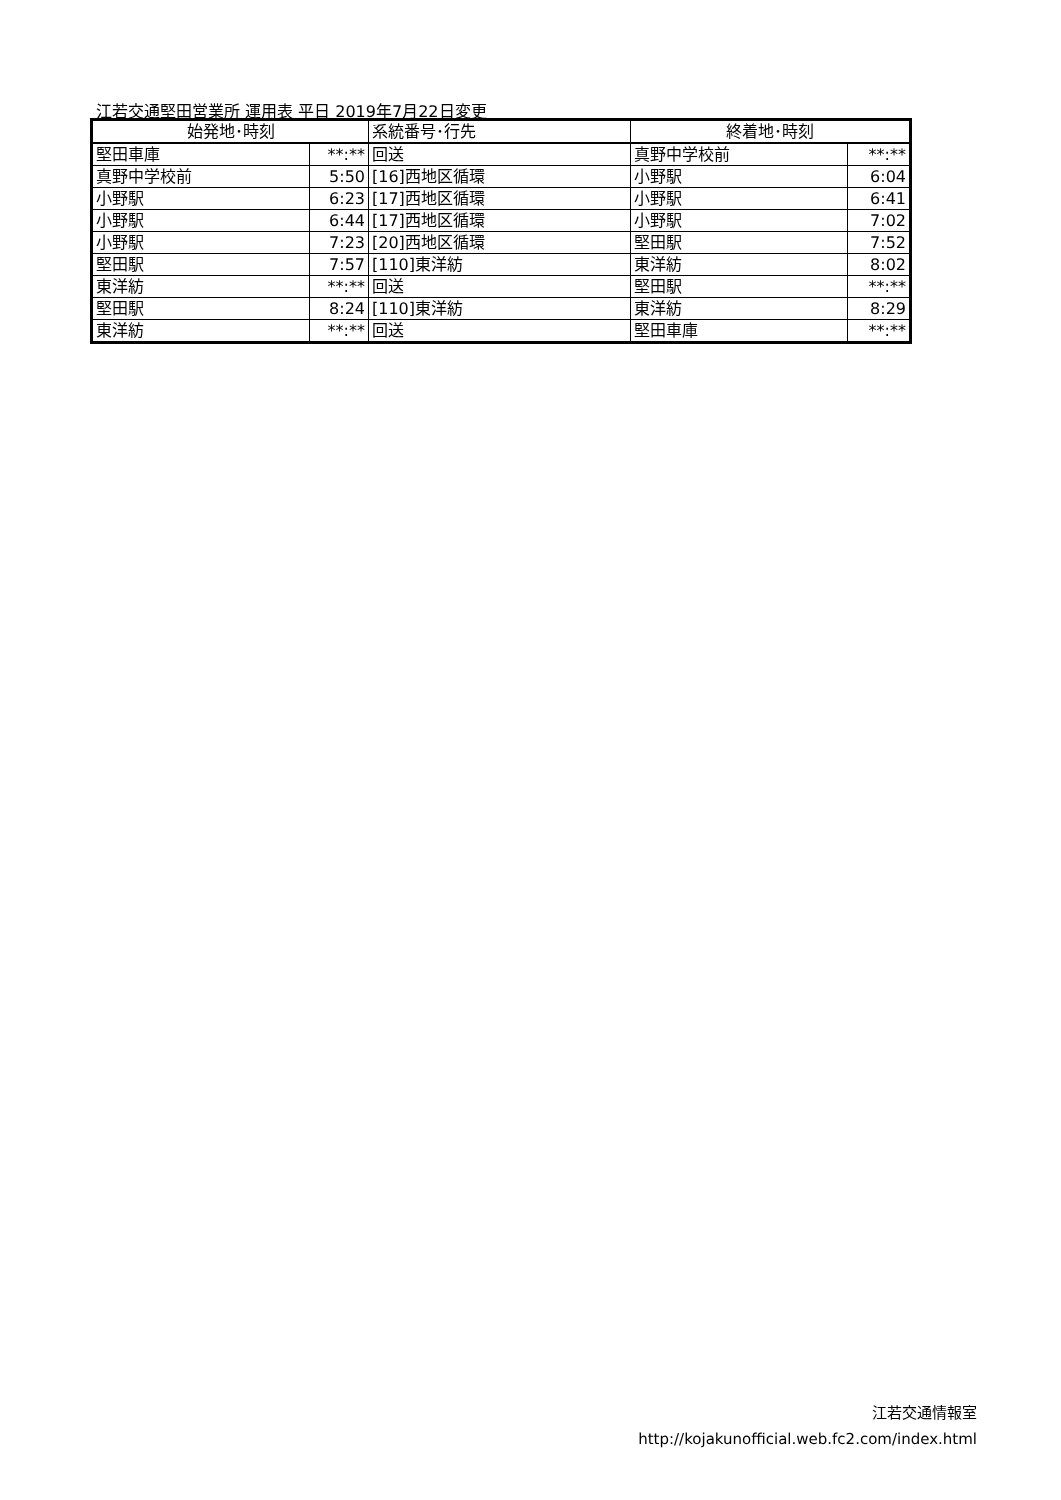江若交通堅田営業所 運用表 平日 2019年7月22日変更
| 始発地･時刻 | | 系統番号･行先 | 終着地･時刻 | |
| --- | --- | --- | --- | --- |
| 堅田車庫 | **:** | 回送 | 真野中学校前 | **:** |
| 真野中学校前 | 5:50 | [16]西地区循環 | 小野駅 | 6:04 |
| 小野駅 | 6:23 | [17]西地区循環 | 小野駅 | 6:41 |
| 小野駅 | 6:44 | [17]西地区循環 | 小野駅 | 7:02 |
| 小野駅 | 7:23 | [20]西地区循環 | 堅田駅 | 7:52 |
| 堅田駅 | 7:57 | [110]東洋紡 | 東洋紡 | 8:02 |
| 東洋紡 | **:** | 回送 | 堅田駅 | **:** |
| 堅田駅 | 8:24 | [110]東洋紡 | 東洋紡 | 8:29 |
| 東洋紡 | **:** | 回送 | 堅田車庫 | **:** |
江若交通情報室
http://kojakunofficial.web.fc2.com/index.html